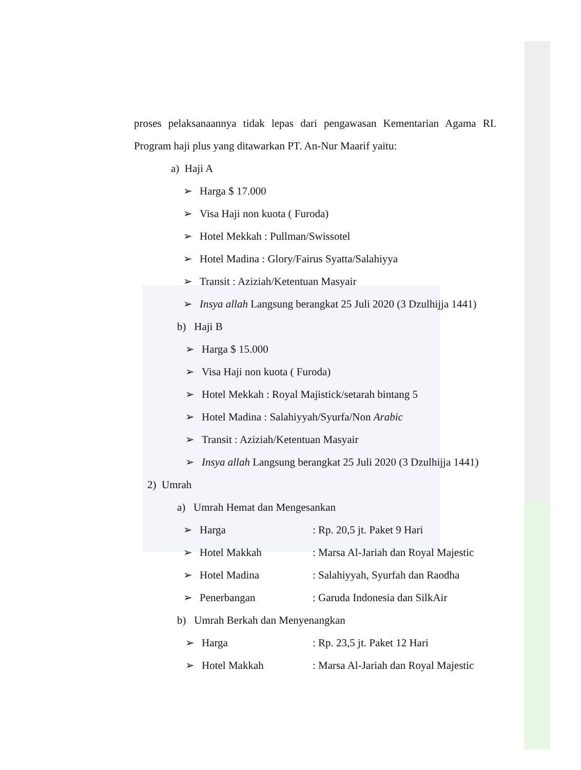proses pelaksanaannya tidak lepas dari pengawasan Kementarian Agama RI. Program haji plus yang ditawarkan PT. An-Nur Maarif yaitu:
a) Haji A
➢ Harga $ 17.000
➢ Visa Haji non kuota ( Furoda)
➢ Hotel Mekkah : Pullman/Swissotel
➢ Hotel Madina : Glory/Fairus Syatta/Salahiyya
➢ Transit : Aziziah/Ketentuan Masyair
➢ Insya allah Langsung berangkat 25 Juli 2020 (3 Dzulhijja 1441)
b) Haji B
➢ Harga $ 15.000
➢ Visa Haji non kuota ( Furoda)
➢ Hotel Mekkah : Royal Majistick/setarah bintang 5
➢ Hotel Madina : Salahiyyah/Syurfa/Non Arabic
➢ Transit : Aziziah/Ketentuan Masyair
➢ Insya allah Langsung berangkat 25 Juli 2020 (3 Dzulhijja 1441)
2) Umrah
a) Umrah Hemat dan Mengesankan
➢ Harga: Rp. 20,5 jt. Paket 9 Hari
➢ Hotel Makkah: Marsa Al-Jariah dan Royal Majestic
➢ Hotel Madina: Salahiyyah, Syurfah dan Raodha
➢ Penerbangan: Garuda Indonesia dan SilkAir
b) Umrah Berkah dan Menyenangkan
➢ Harga: Rp. 23,5 jt. Paket 12 Hari
➢ Hotel Makkah: Marsa Al-Jariah dan Royal Majestic